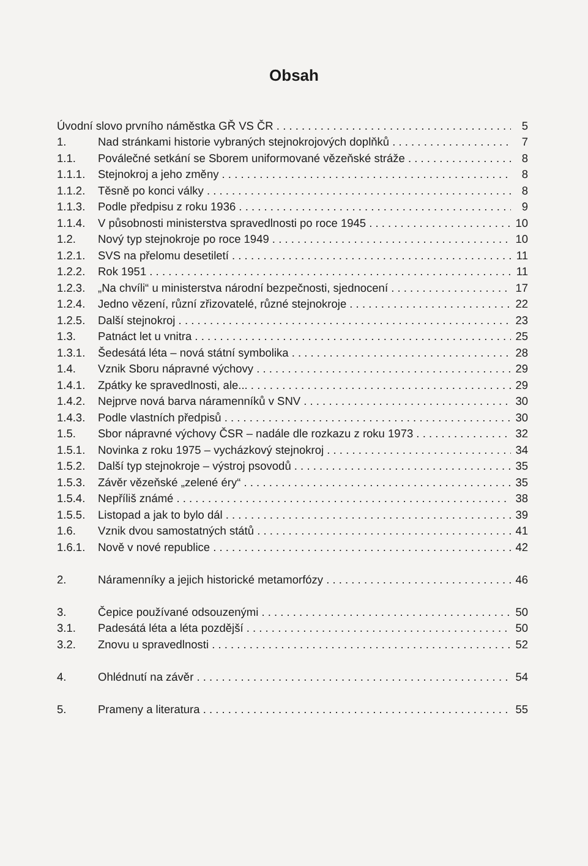Obsah
Úvodní slovo prvního náměstka GŘ VS ČR 5
1. Nad stránkami historie vybraných stejnokrojových doplňků 7
1.1. Poválečné setkání se Sborem uniformované vězeňské stráže 8
1.1.1. Stejnokroj a jeho změny 8
1.1.2. Těsně po konci války 8
1.1.3. Podle předpisu z roku 1936 9
1.1.4. V působnosti ministerstva spravedlnosti po roce 1945 10
1.2. Nový typ stejnokroje po roce 1949 10
1.2.1. SVS na přelomu desetiletí 11
1.2.2. Rok 1951 11
1.2.3. „Na chvíli“ u ministerstva národní bezpečnosti, sjednocení 17
1.2.4. Jedno vězení, různí zřizovatelé, různé stejnokroje 22
1.2.5. Další stejnokroj 23
1.3. Patnáct let u vnitra 25
1.3.1. Šedesátá léta – nová státní symbolika 28
1.4. Vznik Sboru nápravné výchovy 29
1.4.1. Zpátky ke spravedlnosti, ale... 29
1.4.2. Nejprve nová barva náramenníků v SNV 30
1.4.3. Podle vlastních předpisů 30
1.5. Sbor nápravné výchovy ČSR – nadále dle rozkazu z roku 1973 32
1.5.1. Novinka z roku 1975 – vycházkový stejnokroj 34
1.5.2. Další typ stejnokroje – výstroj psovodů 35
1.5.3. Závěr vězeňské „zelené éry“35
1.5.4. Nepříliš známé 38
1.5.5. Listopad a jak to bylo dál 39
1.6. Vznik dvou samostatných států 41
1.6.1. Nově v nové republice 42
2. Náramenníky a jejich historické metamorfózy 46
3. Čepice používané odsouzenými 50
3.1. Padesátá léta a léta pozdější 50
3.2. Znovu u spravedlnosti 52
4. Ohlédnutí na závěr 54
5. Prameny a literatura 55